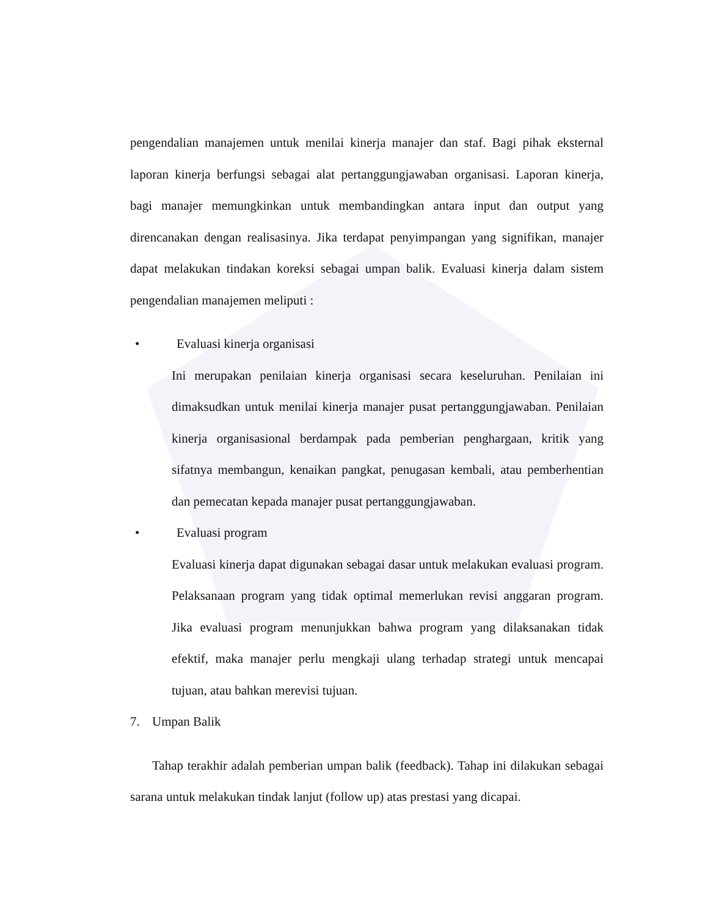pengendalian manajemen untuk menilai kinerja manajer dan staf. Bagi pihak eksternal laporan kinerja berfungsi sebagai alat pertanggungjawaban organisasi. Laporan kinerja, bagi manajer memungkinkan untuk membandingkan antara input dan output yang direncanakan dengan realisasinya. Jika terdapat penyimpangan yang signifikan, manajer dapat melakukan tindakan koreksi sebagai umpan balik. Evaluasi kinerja dalam sistem pengendalian manajemen meliputi :
• Evaluasi kinerja organisasi
Ini merupakan penilaian kinerja organisasi secara keseluruhan. Penilaian ini dimaksudkan untuk menilai kinerja manajer pusat pertanggungjawaban. Penilaian kinerja organisasional berdampak pada pemberian penghargaan, kritik yang sifatnya membangun, kenaikan pangkat, penugasan kembali, atau pemberhentian dan pemecatan kepada manajer pusat pertanggungjawaban.
• Evaluasi program
Evaluasi kinerja dapat digunakan sebagai dasar untuk melakukan evaluasi program. Pelaksanaan program yang tidak optimal memerlukan revisi anggaran program. Jika evaluasi program menunjukkan bahwa program yang dilaksanakan tidak efektif, maka manajer perlu mengkaji ulang terhadap strategi untuk mencapai tujuan, atau bahkan merevisi tujuan.
7. Umpan Balik
Tahap terakhir adalah pemberian umpan balik (feedback). Tahap ini dilakukan sebagai sarana untuk melakukan tindak lanjut (follow up) atas prestasi yang dicapai.